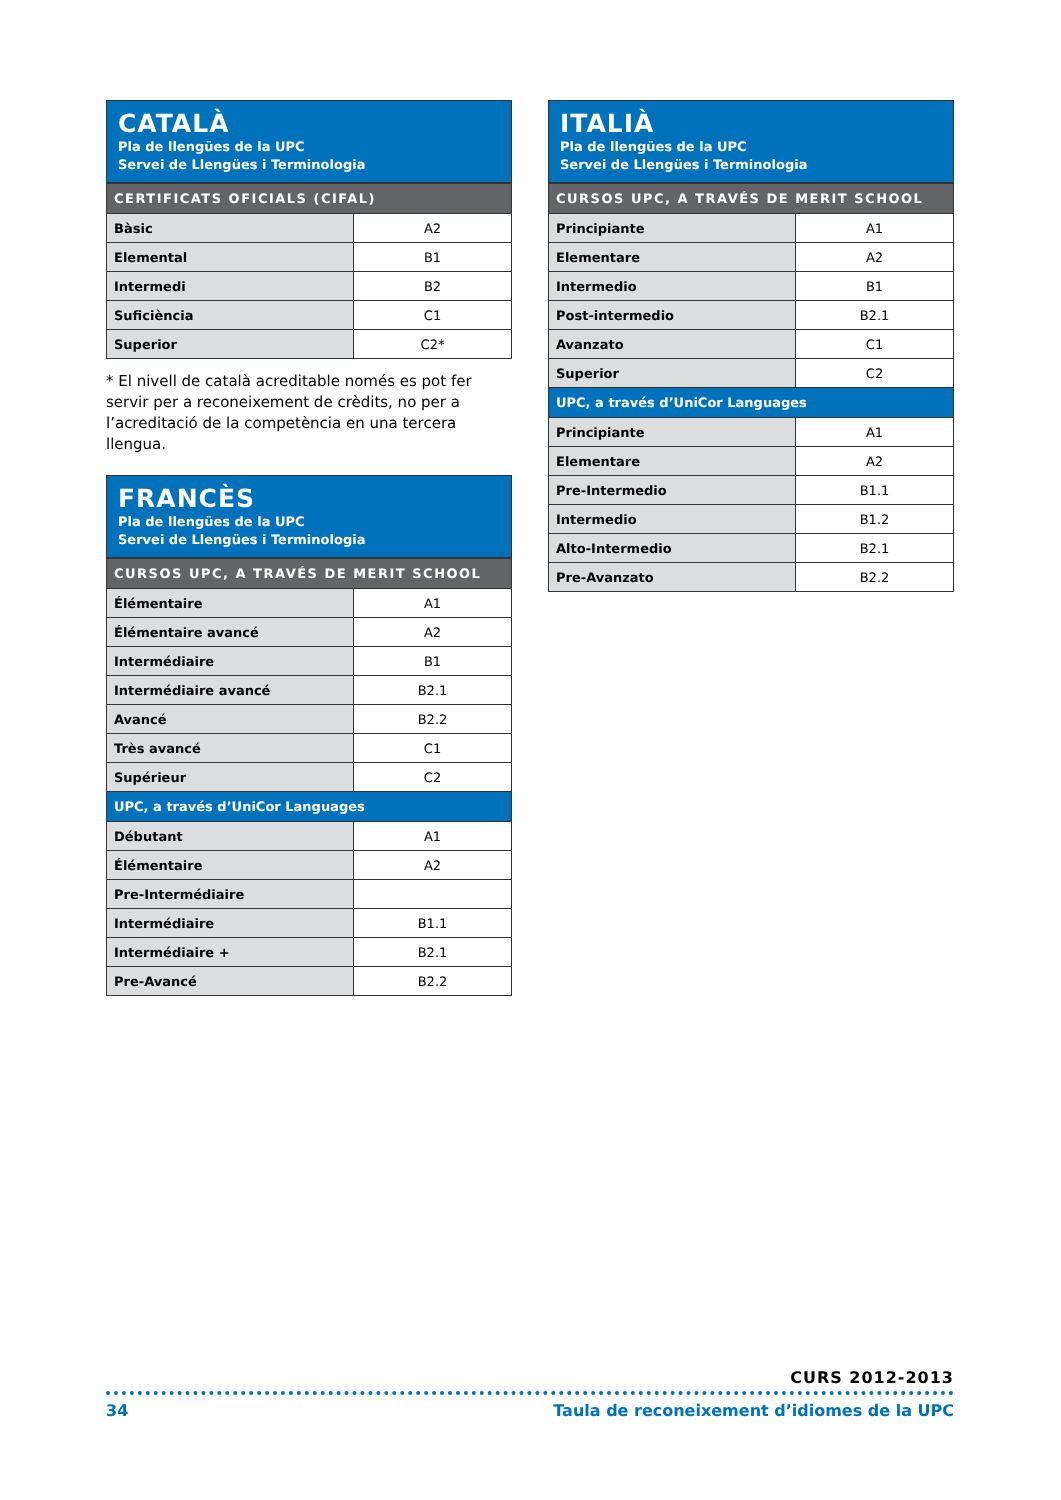CATALÀ
Pla de llengües de la UPC
Servei de Llengües i Terminologia
| CERTIFICATS OFICIALS (CIFAL) | |
| --- | --- |
| Bàsic | A2 |
| Elemental | B1 |
| Intermedi | B2 |
| Suficiència | C1 |
| Superior | C2* |
* El nivell de català acreditable només es pot fer servir per a reconeixement de crèdits, no per a l’acreditació de la competència en una tercera llengua.
FRANCÈS
Pla de llengües de la UPC
Servei de Llengües i Terminologia
| CURSOS UPC, A TRAVÉS DE MERIT SCHOOL | |
| --- | --- |
| Élémentaire | A1 |
| Élémentaire avancé | A2 |
| Intermédiaire | B1 |
| Intermédiaire avancé | B2.1 |
| Avancé | B2.2 |
| Très avancé | C1 |
| Supérieur | C2 |
| UPC, a través d’UniCor Languages | |
| Débutant | A1 |
| Élémentaire | A2 |
| Pre-Intermédiaire | |
| Intermédiaire | B1.1 |
| Intermédiaire + | B2.1 |
| Pre-Avancé | B2.2 |
ITALIÀ
Pla de llengües de la UPC
Servei de Llengües i Terminologia
| CURSOS UPC, A TRAVÉS DE MERIT SCHOOL | |
| --- | --- |
| Principiante | A1 |
| Elementare | A2 |
| Intermedio | B1 |
| Post-intermedio | B2.1 |
| Avanzato | C1 |
| Superior | C2 |
| UPC, a través d’UniCor Languages | |
| Principiante | A1 |
| Elementare | A2 |
| Pre-Intermedio | B1.1 |
| Intermedio | B1.2 |
| Alto-Intermedio | B2.1 |
| Pre-Avanzato | B2.2 |
CURS 2012-2013
34 Taula de reconeixement d’idiomes de la UPC